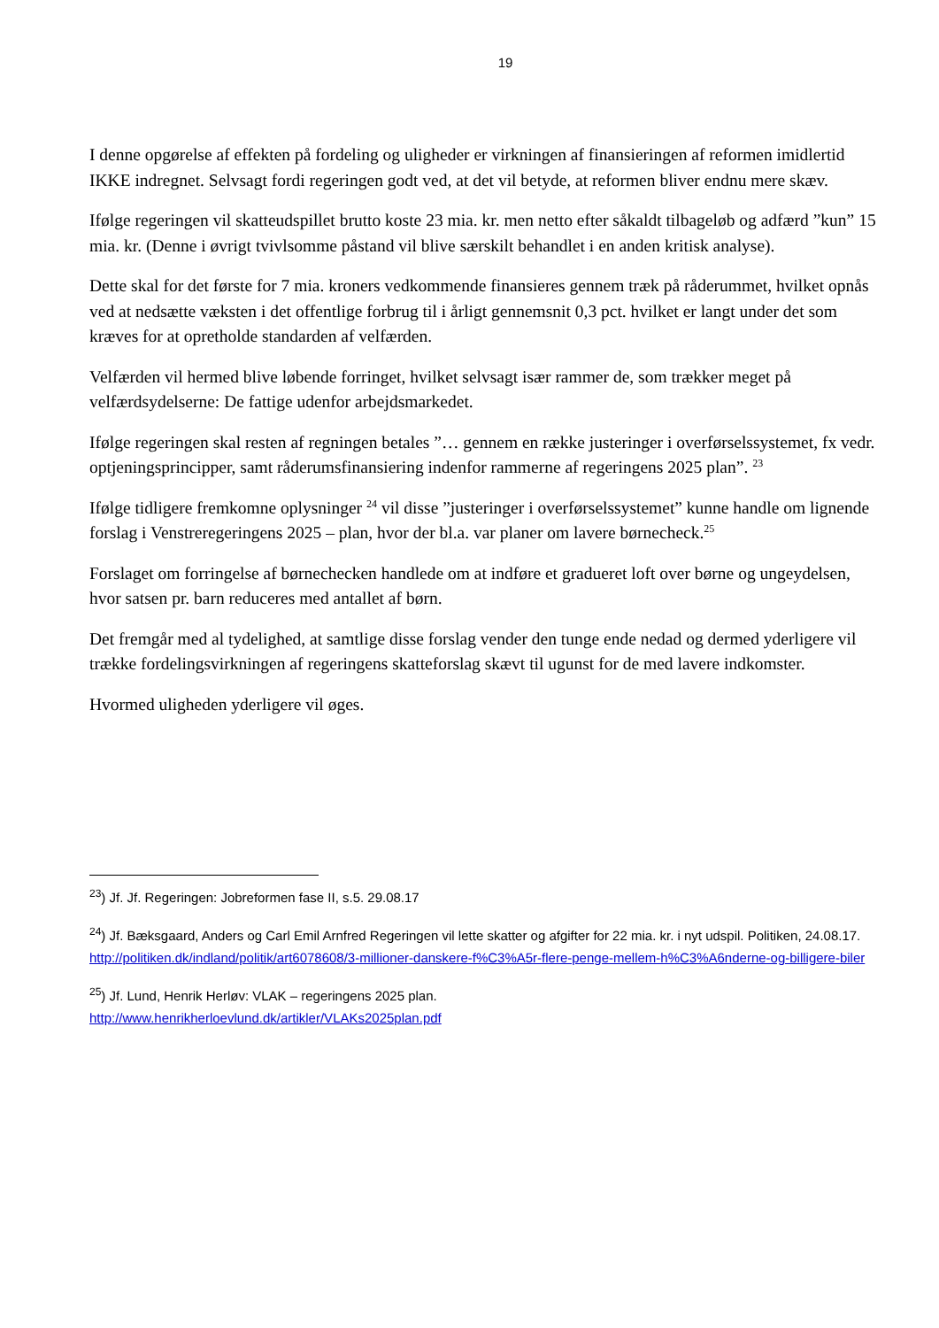19
I denne opgørelse af effekten på fordeling og uligheder er virkningen af finansieringen af reformen imidlertid IKKE indregnet. Selvsagt fordi regeringen godt ved, at det vil betyde, at reformen bliver endnu mere skæv.
Ifølge regeringen vil skatteudspillet brutto koste 23 mia. kr. men netto efter såkaldt tilbageløb og adfærd ”kun” 15 mia. kr. (Denne i øvrigt tvivlsomme påstand vil blive særskilt behandlet i en anden kritisk analyse).
Dette skal for det første for 7 mia. kroners vedkommende finansieres gennem træk på råderummet, hvilket opnås ved at nedsætte væksten i det offentlige forbrug til i årligt gennemsnit 0,3 pct. hvilket er langt under det som kræves for at opretholde standarden af velfærden.
Velfærden vil hermed blive løbende forringet, hvilket selvsagt især rammer de, som trækker meget på velfærdsydelserne: De fattige udenfor arbejdsmarkedet.
Ifølge regeringen skal resten af regningen betales ”… gennem en række justeringer i overførselssystemet, fx vedr. optjeningsprincipper, samt råderumsfinansiering indenfor rammerne af regeringens 2025 plan”. <sup>23</sup>
Ifølge tidligere fremkomne oplysninger <sup>24</sup> vil disse ”justeringer i overførselssystemet” kunne handle om lignende forslag i Venstreregeringens 2025 – plan, hvor der bl.a. var planer om lavere børnecheck.<sup>25</sup>
Forslaget om forringelse af børnechecken handlede om at indføre et gradueret loft over børne og ungeydelsen, hvor satsen pr. barn reduceres med antallet af børn.
Det fremgår med al tydelighed, at samtlige disse forslag vender den tunge ende nedad og dermed yderligere vil trække fordelingsvirkningen af regeringens skatteforslag skævt til ugunst for de med lavere indkomster.
Hvormed uligheden yderligere vil øges.
<sup>23</sup>) Jf. Jf. Regeringen: Jobreformen fase II, s.5. 29.08.17
<sup>24</sup>) Jf. Bæksgaard, Anders og Carl Emil Arnfred Regeringen vil lette skatter og afgifter for 22 mia. kr. i nyt udspil. Politiken, 24.08.17.
http://politiken.dk/indland/politik/art6078608/3-millioner-danskere-f%C3%A5r-flere-penge-mellem-h%C3%A6nderne-og-billigere-biler
<sup>25</sup>) Jf. Lund, Henrik Herløv: VLAK – regeringens 2025 plan.
http://www.henrikherloevlund.dk/artikler/VLAKs2025plan.pdf